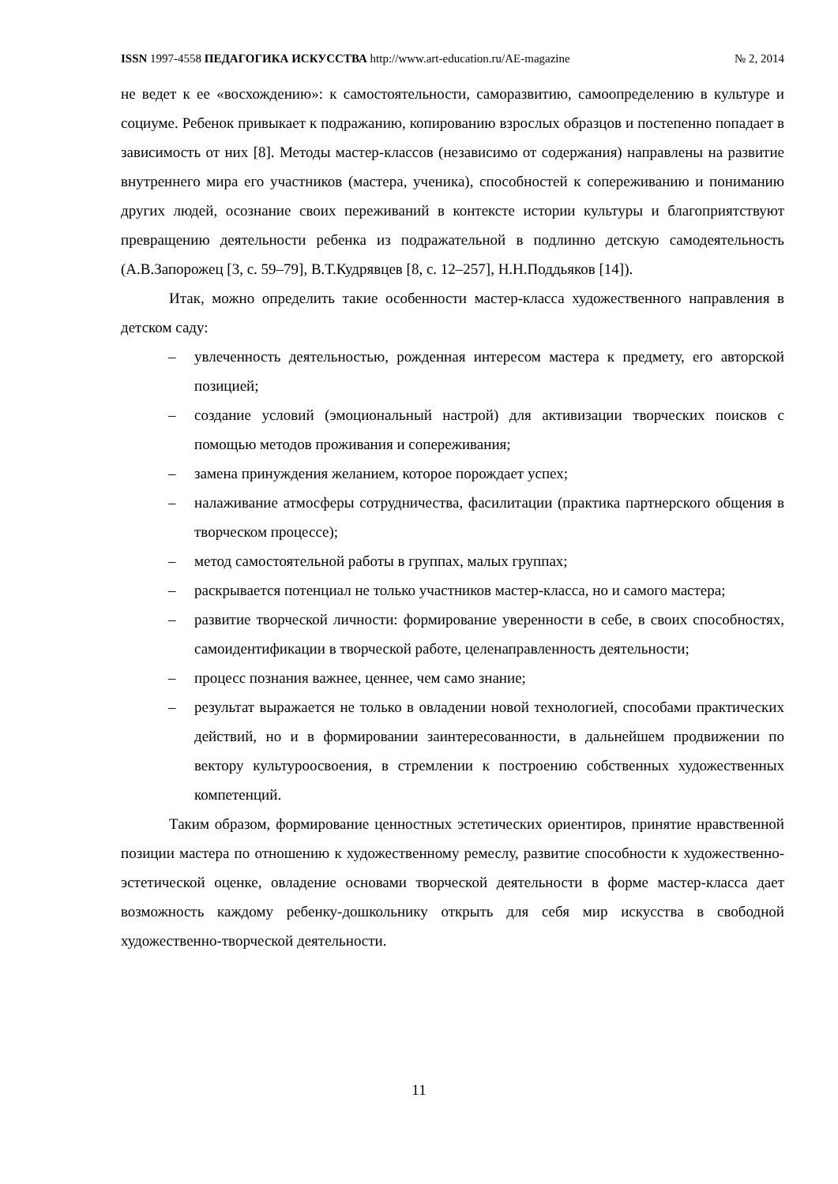ISSN 1997-4558 ПЕДАГОГИКА ИСКУССТВА http://www.art-education.ru/AE-magazine № 2, 2014
не ведет к ее «восхождению»: к самостоятельности, саморазвитию, самоопределению в культуре и социуме. Ребенок привыкает к подражанию, копированию взрослых образцов и постепенно попадает в зависимость от них [8]. Методы мастер-классов (независимо от содержания) направлены на развитие внутреннего мира его участников (мастера, ученика), способностей к сопереживанию и пониманию других людей, осознание своих переживаний в контексте истории культуры и благоприятствуют превращению деятельности ребенка из подражательной в подлинно детскую самодеятельность (А.В.Запорожец [3, с. 59–79], В.Т.Кудрявцев [8, с. 12–257], Н.Н.Поддьяков [14]).
Итак, можно определить такие особенности мастер-класса художественного направления в детском саду:
– увлеченность деятельностью, рожденная интересом мастера к предмету, его авторской позицией;
– создание условий (эмоциональный настрой) для активизации творческих поисков с помощью методов проживания и сопереживания;
– замена принуждения желанием, которое порождает успех;
– налаживание атмосферы сотрудничества, фасилитации (практика партнерского общения в творческом процессе);
– метод самостоятельной работы в группах, малых группах;
– раскрывается потенциал не только участников мастер-класса, но и самого мастера;
– развитие творческой личности: формирование уверенности в себе, в своих способностях, самоидентификации в творческой работе, целенаправленность деятельности;
– процесс познания важнее, ценнее, чем само знание;
– результат выражается не только в овладении новой технологией, способами практических действий, но и в формировании заинтересованности, в дальнейшем продвижении по вектору культуроосвоения, в стремлении к построению собственных художественных компетенций.
Таким образом, формирование ценностных эстетических ориентиров, принятие нравственной позиции мастера по отношению к художественному ремеслу, развитие способности к художественно-эстетической оценке, овладение основами творческой деятельности в форме мастер-класса дает возможность каждому ребенку-дошкольнику открыть для себя мир искусства в свободной художественно-творческой деятельности.
11